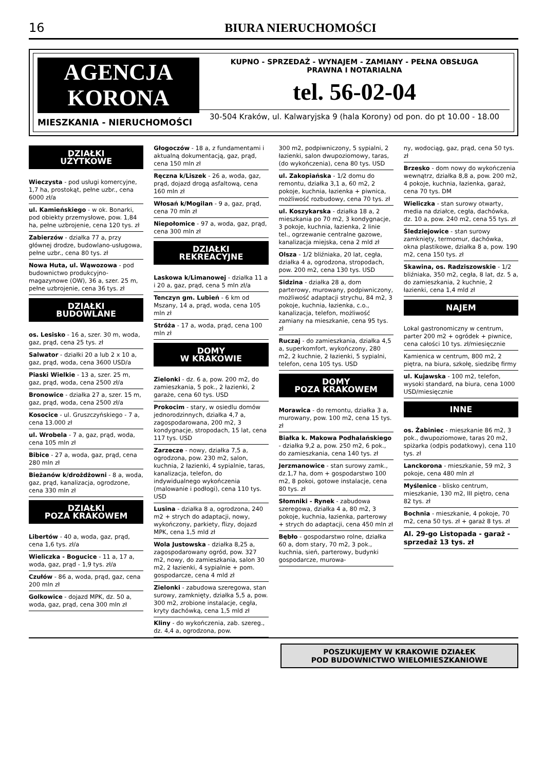16 BIURA NIERUCHOMOŚCI
AGENCJA
KORONA
MIESZKANIA - NIERUCHOMOŚCI
KUPNO - SPRZEDAŻ - WYNAJEM - ZAMIANY - PEŁNA OBSŁUGA
PRAWNA I NOTARIALNA
tel. 56-02-04
30-504 Kraków, ul. Kalwaryjska 9 (hala Korony) od pon. do pt 10.00 - 18.00
DZIAŁKI
UŻYTKOWE
Wieczysta - pod usługi komercyjne, 1,7 ha, prostokąt, pełne uzbr., cena 6000 zł/a
ul. Kamieńskiego - w ok. Bonarki, pod obiekty przemysłowe, pow. 1,84 ha, pełne uzbrojenie, cena 120 tys. zł
Zabierzów - działka 77 a, przy głównej drodze, budowlano-usługowa, pełne uzbr., cena 80 tys. zł
Nowa Huta, ul. Wąwozowa - pod budownictwo produkcyjno-magazynowe (OW), 36 a, szer. 25 m, pełne uzbrojenie, cena 36 tys. zł
DZIAŁKI
BUDOWLANE
os. Lesisko - 16 a, szer. 30 m, woda, gaz, prąd, cena 25 tys. zł
Salwator - działki 20 a lub 2 x 10 a, gaz, prąd, woda, cena 3600 USD/a
Piaski Wielkie - 13 a, szer. 25 m, gaz, prąd, woda, cena 2500 zł/a
Bronowice - działka 27 a, szer. 15 m, gaz, prąd, woda, cena 2500 zł/a
Kosocice - ul. Gruszczyńskiego - 7 a, cena 13.000 zł
ul. Wrobela - 7 a, gaz, prąd, woda, cena 105 mln zł
Bibice - 27 a, woda, gaz, prąd, cena 280 mln zł
Bieżanów k/drożdżowni - 8 a, woda, gaz, prąd, kanalizacja, ogrodzone, cena 330 mln zł
DZIAŁKI
POZA KRAKOWEM
Libertów - 40 a, woda, gaz, prąd, cena 1,6 tys. zł/a
Wieliczka - Bogucice - 11 a, 17 a, woda, gaz, prąd - 1,9 tys. zł/a
Czułów - 86 a, woda, prąd, gaz, cena 200 mln zł
Golkowice - dojazd MPK, dz. 50 a, woda, gaz, prąd, cena 300 mln zł
Głogoczów - 18 a, z fundamentami i aktualną dokumentacją, gaz, prąd, cena 150 mln zł
Ręczna k/Liszek - 26 a, woda, gaz, prąd, dojazd drogą asfaltową, cena 160 mln zł
Włosań k/Mogilan - 9 a, gaz, prąd, cena 70 mln zł
Niepołomice - 97 a, woda, gaz, prąd, cena 300 mln zł
DZIAŁKI
REKREACYJNE
Laskowa k/Limanowej - działka 11 a i 20 a, gaz, prąd, cena 5 mln zł/a
Tenczyn gm. Lubień - 6 km od Mszany, 14 a, prąd, woda, cena 105 mln zł
Stróża - 17 a, woda, prąd, cena 100 mln zł
DOMY
W KRAKOWIE
Zielonki - dz. 6 a, pow. 200 m2, do zamieszkania, 5 pok., 2 łazienki, 2 garaże, cena 60 tys. USD
Prokocim - stary, w osiedlu domów jednorodzinnych, działka 4,7 a, zagospodarowana, 200 m2, 3 kondygnacje, stropodach, 15 lat, cena 117 tys. USD
Zarzecze - nowy, działka 7,5 a, ogrodzona, pow. 230 m2, salon, kuchnia, 2 łazienki, 4 sypialnie, taras, kanalizacja, telefon, do indywidualnego wykończenia (malowanie i podłogi), cena 110 tys. USD
Lusina - działka 8 a, ogrodzona, 240 m2 + strych do adaptacji, nowy, wykończony, parkiety, flizy, dojazd MPK, cena 1,5 mld zł
Wola Justowska - działka 8,25 a, zagospodarowany ogród, pow. 327 m2, nowy, do zamieszkania, salon 30 m2, 2 łazienki, 4 sypialnie + pom. gospodarcze, cena 4 mld zł
Zielonki - zabudowa szeregowa, stan surowy, zamknięty, działka 5,5 a, pow. 300 m2, zrobione instalacje, cegła, kryty dachówką, cena 1,5 mld zł
Kliny - do wykończenia, zab. szereg., dz. 4,4 a, ogrodzona, pow.
300 m2, podpiwniczony, 5 sypialni, 2 łazienki, salon dwupoziomowy, taras, (do wykończenia), cena 80 tys. USD
ul. Zakopiańska - 1/2 domu do remontu, działka 3,1 a, 60 m2, 2 pokoje, kuchnia, łazienka + piwnica, możliwość rozbudowy, cena 70 tys. zł
ul. Koszykarska - działka 18 a, 2 mieszkania po 70 m2, 3 kondygnacje, 3 pokoje, kuchnia, łazienka, 2 linie tel., ogrzewanie centralne gazowe, kanalizacja miejska, cena 2 mld zł
Olsza - 1/2 bliźniaka, 20 lat, cegła, działka 4 a, ogrodzona, stropodach, pow. 200 m2, cena 130 tys. USD
Sidzina - działka 28 a, dom parterowy, murowany, podpiwniczony, możliwość adaptacji strychu, 84 m2, 3 pokoje, kuchnia, łazienka, c.o., kanalizacja, telefon, możliwość zamiany na mieszkanie, cena 95 tys. zł
Ruczaj - do zamieszkania, działka 4,5 a, superkomfort, wykończony, 280 m2, 2 kuchnie, 2 łazienki, 5 sypialni, telefon, cena 105 tys. USD
DOMY
POZA KRAKOWEM
Morawica - do remontu, działka 3 a, murowany, pow. 100 m2, cena 15 tys. zł
Białka k. Makowa Podhalańskiego - działka 9,2 a, pow. 250 m2, 6 pok., do zamieszkania, cena 140 tys. zł
Jerzmanowice - stan surowy zamk., dz.1,7 ha, dom + gospodarstwo 100 m2, 8 pokoi, gotowe instalacje, cena 80 tys. zł
Słomniki - Rynek - zabudowa szeregowa, działka 4 a, 80 m2, 3 pokoje, kuchnia, łazienka, parterowy + strych do adaptacji, cena 450 mln zł
Bębło - gospodarstwo rolne, działka 60 a, dom stary, 70 m2, 3 pok., kuchnia, sień, parterowy, budynki gospodarcze, murowa-
ny, wodociąg, gaz, prąd, cena 50 tys. zł
Brzesko - dom nowy do wykończenia wewnątrz, działka 8,8 a, pow. 200 m2, 4 pokoje, kuchnia, łazienka, garaż, cena 70 tys. DM
Wieliczka - stan surowy otwarty, media na działce, cegła, dachówka, dz. 10 a, pow. 240 m2, cena 55 tys. zł
Śledziejowice - stan surowy zamknięty, termomur, dachówka, okna plastikowe, działka 8 a, pow. 190 m2, cena 150 tys. zł
Skawina, os. Radziszowskie - 1/2 bliźniaka, 350 m2, cegła, 8 lat, dz. 5 a, do zamieszkania, 2 kuchnie, 2 łazienki, cena 1,4 mld zł
NAJEM
Lokal gastronomiczny w centrum, parter 200 m2 + ogródek + piwnice, cena całości 10 tys. zł/miesięcznie
Kamienica w centrum, 800 m2, 2 piętra, na biura, szkołę, siedzibę firmy
ul. Kujawska - 100 m2, telefon, wysoki standard, na biura, cena 1000 USD/miesięcznie
INNE
os. Żabiniec - mieszkanie 86 m2, 3 pok., dwupoziomowe, taras 20 m2, spiżarka (odpis podatkowy), cena 110 tys. zł
Lanckorona - mieszkanie, 59 m2, 3 pokoje, cena 480 mln zł
Myślenice - blisko centrum, mieszkanie, 130 m2, III piętro, cena 82 tys. zł
Bochnia - mieszkanie, 4 pokoje, 70 m2, cena 50 tys. zł + garaż 8 tys. zł
Al. 29-go Listopada - garaż - sprzedaż 13 tys. zł
POSZUKUJEMY W KRAKOWIE DZIAŁEK
POD BUDOWNICTWO WIELOMIESZKANIOWE